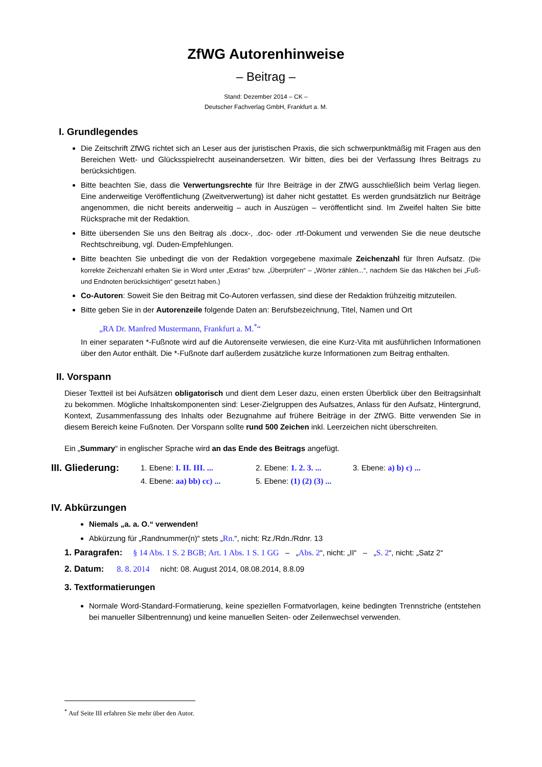ZfWG Autorenhinweise
– Beitrag –
Stand: Dezember 2014 – CK –
Deutscher Fachverlag GmbH, Frankfurt a. M.
I. Grundlegendes
Die Zeitschrift ZfWG richtet sich an Leser aus der juristischen Praxis, die sich schwerpunktmäßig mit Fragen aus den Bereichen Wett- und Glücksspielrecht auseinandersetzen. Wir bitten, dies bei der Verfassung Ihres Beitrags zu berücksichtigen.
Bitte beachten Sie, dass die Verwertungsrechte für Ihre Beiträge in der ZfWG ausschließlich beim Verlag liegen. Eine anderweitige Veröffentlichung (Zweitverwertung) ist daher nicht gestattet. Es werden grundsätzlich nur Beiträge angenommen, die nicht bereits anderweitig – auch in Auszügen – veröffentlicht sind. Im Zweifel halten Sie bitte Rücksprache mit der Redaktion.
Bitte übersenden Sie uns den Beitrag als .docx-, .doc- oder .rtf-Dokument und verwenden Sie die neue deutsche Rechtschreibung, vgl. Duden-Empfehlungen.
Bitte beachten Sie unbedingt die von der Redaktion vorgegebene maximale Zeichenzahl für Ihren Aufsatz. (Die korrekte Zeichenzahl erhalten Sie in Word unter „Extras“ bzw. „Überprüfen“ – „Wörter zählen...“, nachdem Sie das Häkchen bei „Fuß- und Endnoten berücksichtigen“ gesetzt haben.)
Co-Autoren: Soweit Sie den Beitrag mit Co-Autoren verfassen, sind diese der Redaktion frühzeitig mitzuteilen.
Bitte geben Sie in der Autorenzeile folgende Daten an: Berufsbezeichnung, Titel, Namen und Ort
„RA Dr. Manfred Mustermann, Frankfurt a. M.<sup>*</sup>“
In einer separaten *-Fußnote wird auf die Autorenseite verwiesen, die eine Kurz-Vita mit ausführlichen Informationen über den Autor enthält. Die *-Fußnote darf außerdem zusätzliche kurze Informationen zum Beitrag enthalten.
II. Vorspann
Dieser Textteil ist bei Aufsätzen obligatorisch und dient dem Leser dazu, einen ersten Überblick über den Beitragsinhalt zu bekommen. Mögliche Inhaltskomponenten sind: Leser-Zielgruppen des Aufsatzes, Anlass für den Aufsatz, Hintergrund, Kontext, Zusammenfassung des Inhalts oder Bezugnahme auf frühere Beiträge in der ZfWG. Bitte verwenden Sie in diesem Bereich keine Fußnoten. Der Vorspann sollte rund 500 Zeichen inkl. Leerzeichen nicht überschreiten.
Ein „Summary“ in englischer Sprache wird an das Ende des Beitrags angefügt.
III. Gliederung:
1. Ebene: I. II. III. ...
2. Ebene: 1. 2. 3. ...
3. Ebene: a) b) c) ...
4. Ebene: aa) bb) cc) ...
5. Ebene: (1) (2) (3) ...
IV. Abkürzungen
Niemals „a. a. O.“ verwenden!
Abkürzung für „Randnummer(n)“ stets „Rn.“, nicht: Rz./Rdn./Rdnr. 13
1. Paragrafen: § 14 Abs. 1 S. 2 BGB; Art. 1 Abs. 1 S. 1 GG – „Abs. 2“, nicht: „II“ – „S. 2“, nicht: „Satz 2“
2. Datum: 8. 8. 2014 nicht: 08. August 2014, 08.08.2014, 8.8.09
3. Textformatierungen
Normale Word-Standard-Formatierung, keine speziellen Formatvorlagen, keine bedingten Trennstriche (entstehen bei manueller Silbentrennung) und keine manuellen Seiten- oder Zeilenwechsel verwenden.
<sup>*</sup> Auf Seite III erfahren Sie mehr über den Autor.